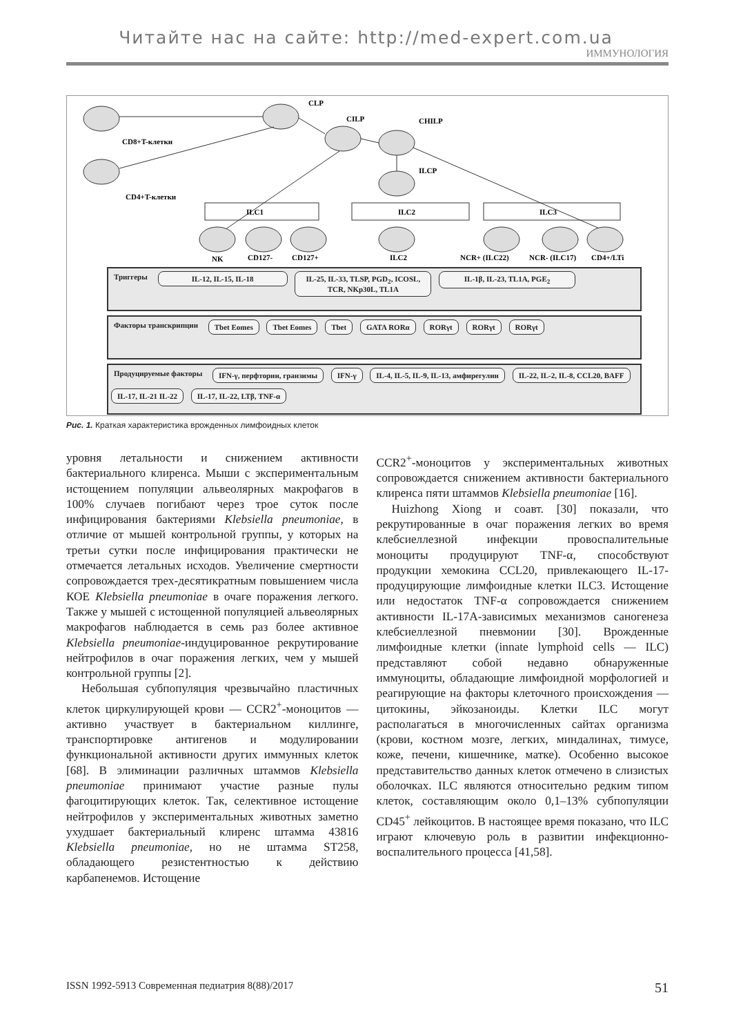Читайте нас на сайте: http://med-expert.com.ua
ИММУНОЛОГИЯ
CLP
CILP
CHILP
ILCP
CD8+T-клетки
CD4+T-клетки
ILC1
ILC2
ILC3
NK
CD127-
CD127+
ILC2
NCR+ (ILC22)
NCR- (ILC17)
CD4+/LTi
Триггеры IL-12, IL-15, IL-18 IL-25, IL-33, TLSP, PGD<sub>2</sub>, ICOSL, TCR, NKp30L, TL1A IL-1β, IL-23, TL1A, PGE<sub>2</sub>
Факторы транскрипции Tbet Eomes Tbet Eomes Tbet GATA RORα RORγt RORγt RORγt
Продуцируемые факторы IFN-γ, перфторин, гранзимы IFN-γ IL-4, IL-5, IL-9, IL-13, амфирегулин IL-22, IL-2, IL-8, CCL20, BAFF IL-17, IL-21 IL-22 IL-17, IL-22, LTβ, TNF-α
Рис. 1. Краткая характеристика врожденных лимфоидных клеток
уровня летальности и снижением активности бактериального клиренса. Мыши с экспериментальным истощением популяции альвеолярных макрофагов в 100% случаев погибают через трое суток после инфицирования бактериями Klebsiella pneumoniae, в отличие от мышей контрольной группы, у которых на третьи сутки после инфицирования практически не отмечается летальных исходов. Увеличение смертности сопровождается трех-десятикратным повышением числа КОЕ Klebsiella pneumoniae в очаге поражения легкого. Также у мышей с истощенной популяцией альвеолярных макрофагов наблюдается в семь раз более активное Klebsiella pneumoniae-индуцированное рекрутирование нейтрофилов в очаг поражения легких, чем у мышей контрольной группы [2].
Небольшая субпопуляция чрезвычайно пластичных клеток циркулирующей крови — CCR2<sup>+</sup>-моноцитов — активно участвует в бактериальном киллинге, транспортировке антигенов и модулировании функциональной активности других иммунных клеток [68]. В элиминации различных штаммов Klebsiella pneumoniae принимают участие разные пулы фагоцитирующих клеток. Так, селективное истощение нейтрофилов у экспериментальных животных заметно ухудшает бактериальный клиренс штамма 43816 Klebsiella pneumoniae, но не штамма ST258, обладающего резистентностью к действию карбапенемов. Истощение
CCR2<sup>+</sup>-моноцитов у экспериментальных животных сопровождается снижением активности бактериального клиренса пяти штаммов Klebsiella pneumoniae [16].
Huizhong Xiong и соавт. [30] показали, что рекрутированные в очаг поражения легких во время клебсиеллезной инфекции провоспалительные моноциты продуцируют TNF-α, способствуют продукции хемокина CCL20, привлекающего IL-17-продуцирующие лимфоидные клетки ILC3. Истощение или недостаток TNF-α сопровождается снижением активности IL-17A-зависимых механизмов саногенеза клебсиеллезной пневмонии [30]. Врожденные лимфоидные клетки (innate lymphoid cells — ILC) представляют собой недавно обнаруженные иммуноциты, обладающие лимфоидной морфологией и реагирующие на факторы клеточного происхождения — цитокины, эйкозаноиды. Клетки ILC могут располагаться в многочисленных сайтах организма (крови, костном мозге, легких, миндалинах, тимусе, коже, печени, кишечнике, матке). Особенно высокое представительство данных клеток отмечено в слизистых оболочках. ILC являются относительно редким типом клеток, составляющим около 0,1–13% субпопуляции CD45<sup>+</sup> лейкоцитов. В настоящее время показано, что ILC играют ключевую роль в развитии инфекционно-воспалительного процесса [41,58].
ISSN 1992-5913 Современная педиатрия 8(88)/2017 51